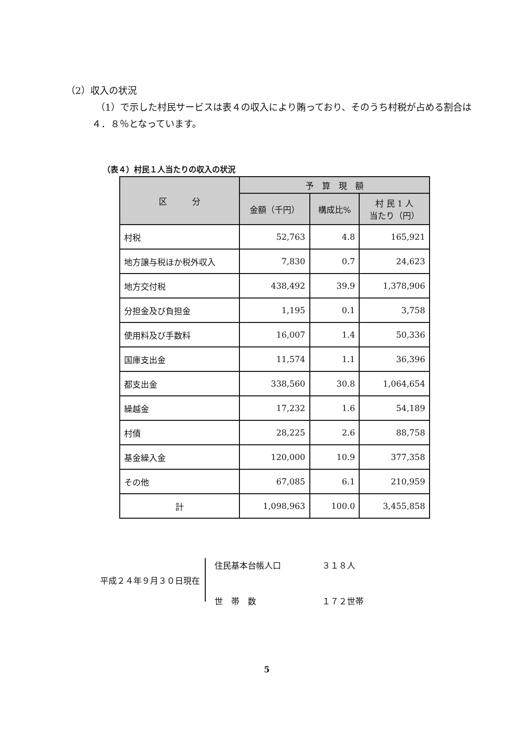（2）収入の状況
（1）で示した村民サービスは表４の収入により賄っており、そのうち村税が占める割合は４．８％となっています。
（表４）村民１人当たりの収入の状況
| 区 分 | 予 算 現 額 | | |
| --- | --- | --- | --- |
| | 金額（千円） | 構成比% | 村 民 1 人 当たり（円） |
| 村税 | 52,763 | 4.8 | 165,921 |
| 地方譲与税ほか税外収入 | 7,830 | 0.7 | 24,623 |
| 地方交付税 | 438,492 | 39.9 | 1,378,906 |
| 分担金及び負担金 | 1,195 | 0.1 | 3,758 |
| 使用料及び手数料 | 16,007 | 1.4 | 50,336 |
| 国庫支出金 | 11,574 | 1.1 | 36,396 |
| 都支出金 | 338,560 | 30.8 | 1,064,654 |
| 繰越金 | 17,232 | 1.6 | 54,189 |
| 村債 | 28,225 | 2.6 | 88,758 |
| 基金繰入金 | 120,000 | 10.9 | 377,358 |
| その他 | 67,085 | 6.1 | 210,959 |
| 計 | 1,098,963 | 100.0 | 3,455,858 |
平成２４年９月３０日現在
住民基本台帳人口 ３１８人
世　帯　数 １７２世帯
5